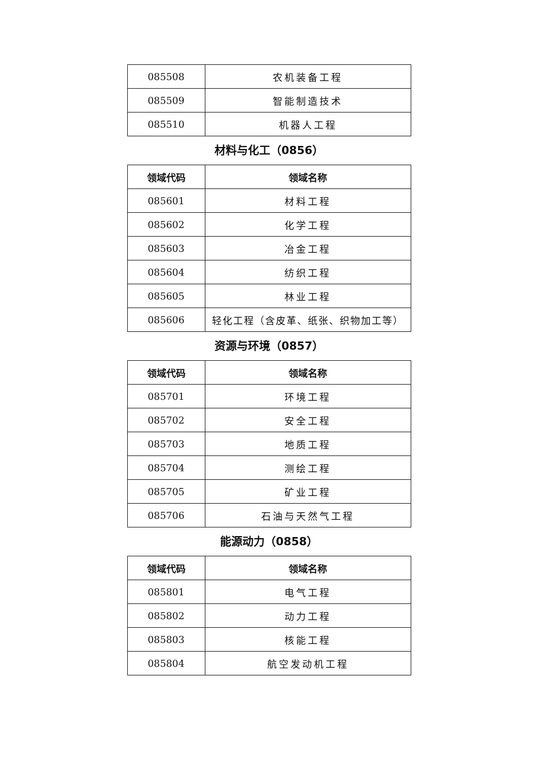| 085508 | 农机装备工程 |
| 085509 | 智能制造技术 |
| 085510 | 机器人工程 |
材料与化工（0856）
| 领域代码 | 领域名称 |
| --- | --- |
| 085601 | 材料工程 |
| 085602 | 化学工程 |
| 085603 | 冶金工程 |
| 085604 | 纺织工程 |
| 085605 | 林业工程 |
| 085606 | 轻化工程（含皮革、纸张、织物加工等） |
资源与环境（0857）
| 领域代码 | 领域名称 |
| --- | --- |
| 085701 | 环境工程 |
| 085702 | 安全工程 |
| 085703 | 地质工程 |
| 085704 | 测绘工程 |
| 085705 | 矿业工程 |
| 085706 | 石油与天然气工程 |
能源动力（0858）
| 领域代码 | 领域名称 |
| --- | --- |
| 085801 | 电气工程 |
| 085802 | 动力工程 |
| 085803 | 核能工程 |
| 085804 | 航空发动机工程 |